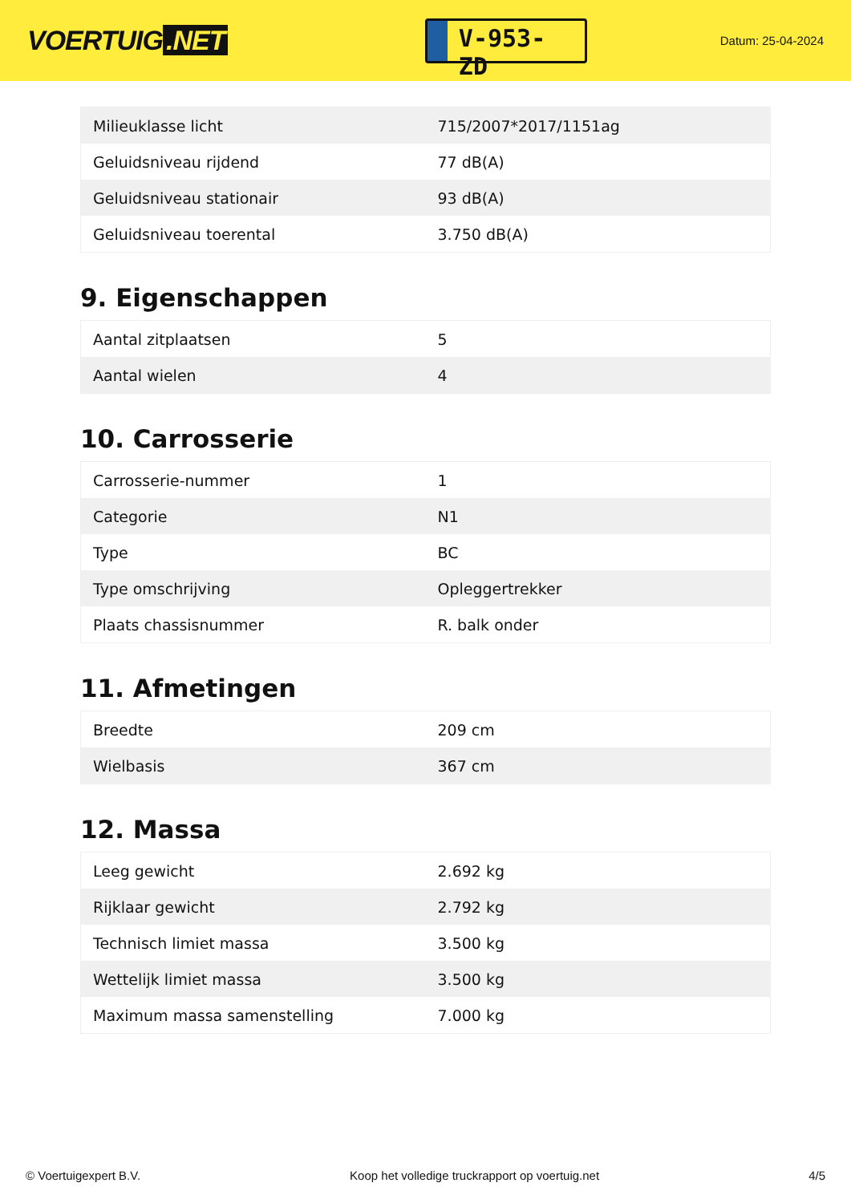VOERTUIG.NET
V-953-ZD
Datum: 25-04-2024
| Milieuklasse licht | 715/2007*2017/1151ag |
| Geluidsniveau rijdend | 77 dB(A) |
| Geluidsniveau stationair | 93 dB(A) |
| Geluidsniveau toerental | 3.750 dB(A) |
9. Eigenschappen
| Aantal zitplaatsen | 5 |
| Aantal wielen | 4 |
10. Carrosserie
| Carrosserie-nummer | 1 |
| Categorie | N1 |
| Type | BC |
| Type omschrijving | Opleggertrekker |
| Plaats chassisnummer | R. balk onder |
11. Afmetingen
| Breedte | 209 cm |
| Wielbasis | 367 cm |
12. Massa
| Leeg gewicht | 2.692 kg |
| Rijklaar gewicht | 2.792 kg |
| Technisch limiet massa | 3.500 kg |
| Wettelijk limiet massa | 3.500 kg |
| Maximum massa samenstelling | 7.000 kg |
© Voertuigexpert B.V. Koop het volledige truckrapport op voertuig.net 4/5